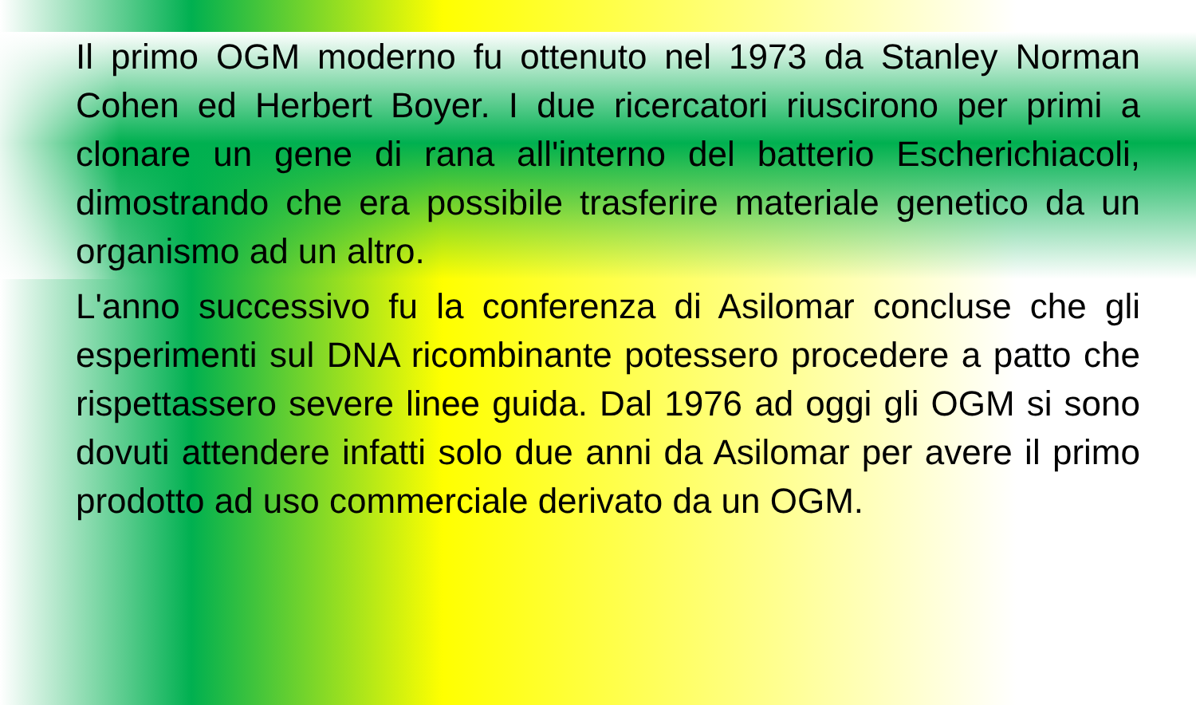Il primo OGM moderno fu ottenuto nel 1973 da Stanley Norman Cohen ed Herbert Boyer. I due ricercatori riuscirono per primi a clonare un gene di rana all'interno del batterio Escherichiacoli, dimostrando che era possibile trasferire materiale genetico da un organismo ad un altro.
L'anno successivo fu la conferenza di Asilomar concluse che gli esperimenti sul DNA ricombinante potessero procedere a patto che rispettassero severe linee guida. Dal 1976 ad oggi gli OGM si sono dovuti attendere infatti solo due anni da Asilomar per avere il primo prodotto ad uso commerciale derivato da un OGM.